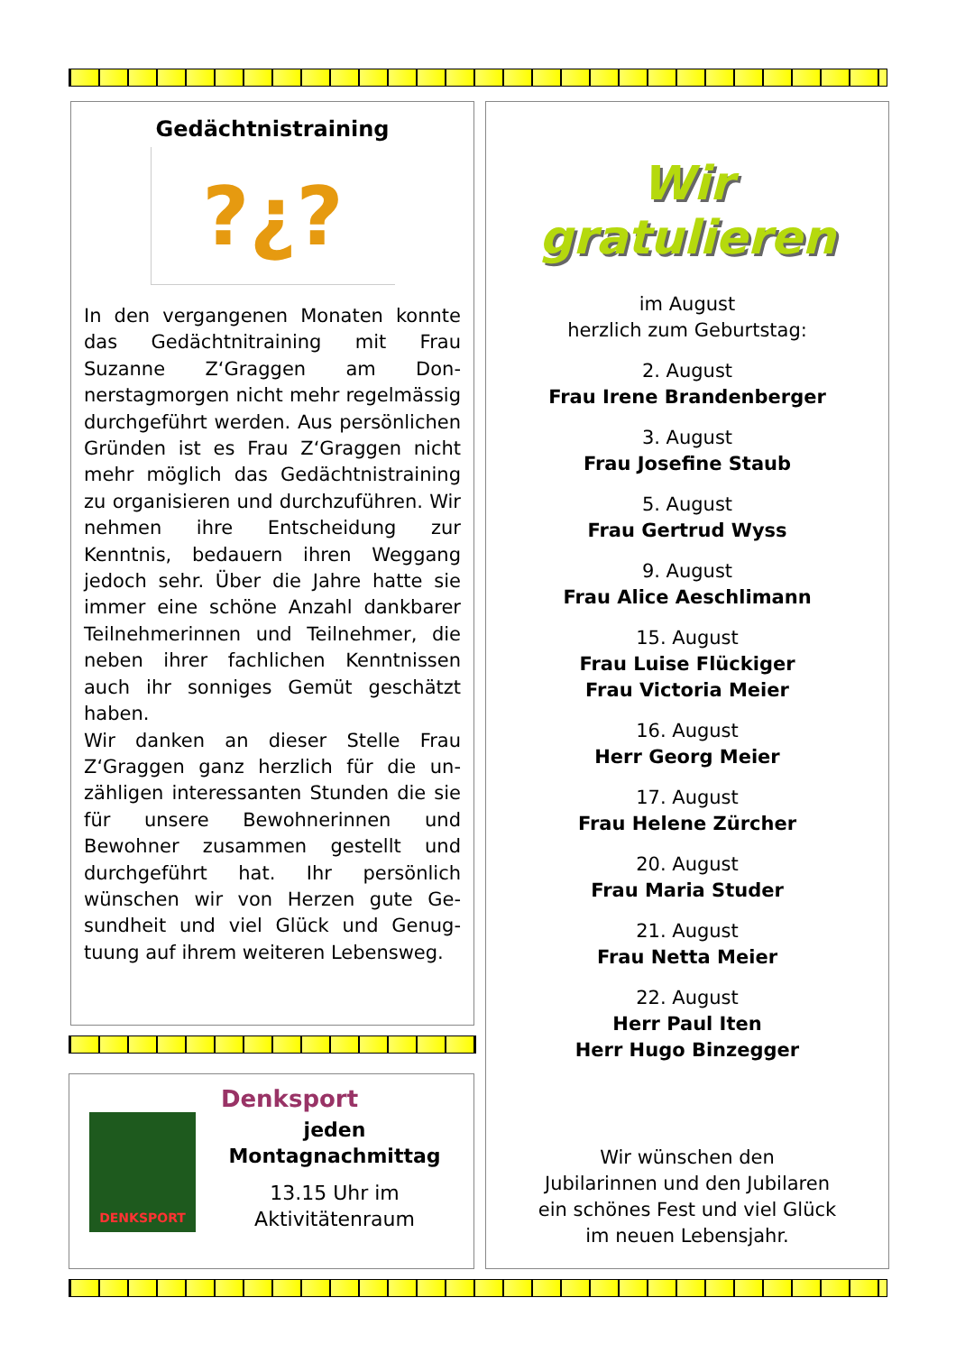Gedächtnistraining
?¿?
In den vergangenen Monaten konnte das Gedächtnitraining mit Frau Suzanne Z‘Graggen am Don­nerstagmorgen nicht mehr regel­mässig durchgeführt werden. Aus persönlichen Gründen ist es Frau Z‘Graggen nicht mehr möglich das Gedächtnistraining zu organisieren und durchzuführen. Wir nehmen ihre Entscheidung zur Kenntnis, be­dauern ihren Weggang jedoch sehr. Über die Jahre hatte sie immer eine schöne Anzahl dankbarer Teilneh­merinnen und Teilnehmer, die ne­ben ihrer fachlichen Kenntnissen auch ihr sonniges Gemüt geschätzt haben.
Wir danken an dieser Stelle Frau Z‘Graggen ganz herzlich für die un­zähligen interessanten Stunden die sie für unsere Bewohnerinnen und Bewohner zusammen gestellt und durchgeführt hat. Ihr persönlich wünschen wir von Herzen gute Ge­sundheit und viel Glück und Genug­tuung auf ihrem weiteren Lebens­weg.
Denksport
DENKSPORT
jeden
Montagnachmittag
13.15 Uhr im
Aktivitätenraum
Wir gratulieren
im August
herzlich zum Geburtstag:
2. August
Frau Irene Brandenberger
3. August
Frau Josefine Staub
5. August
Frau Gertrud Wyss
9. August
Frau Alice Aeschlimann
15. August
Frau Luise Flückiger
Frau Victoria Meier
16. August
Herr Georg Meier
17. August
Frau Helene Zürcher
20. August
Frau Maria Studer
21. August
Frau Netta Meier
22. August
Herr Paul Iten
Herr Hugo Binzegger
Wir wünschen den
Jubilarinnen und den Jubilaren
ein schönes Fest und viel Glück
im neuen Lebensjahr.